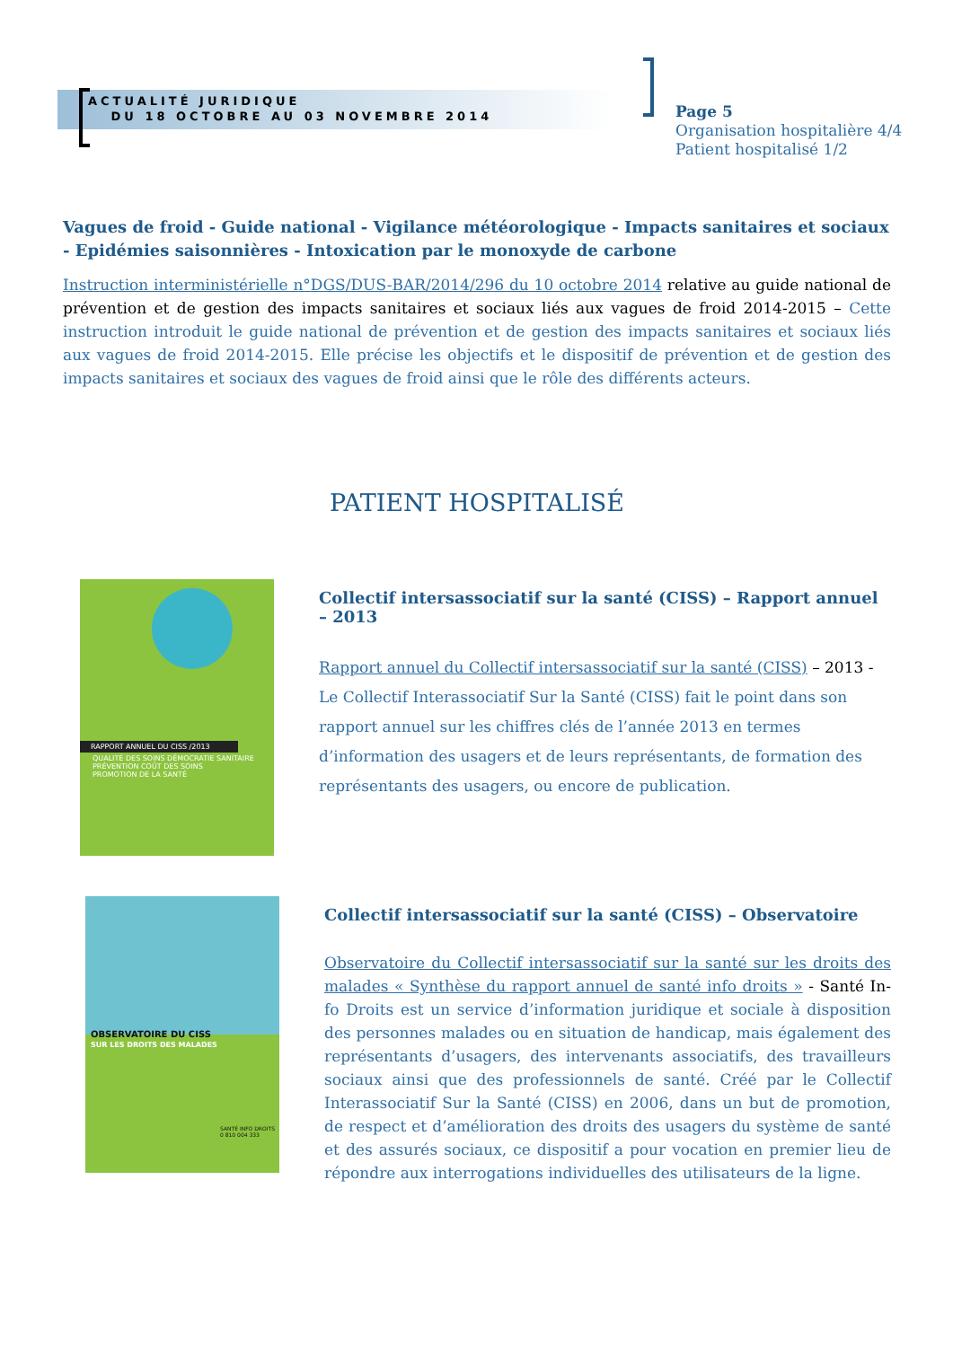ACTUALITÉ JURIDIQUE
DU 18 OCTOBRE AU 03 NOVEMBRE 2014
Page 5
Organisation hospitalière 4/4
Patient hospitalisé 1/2
Vagues de froid - Guide national - Vigilance météorologique - Impacts sanitaires et sociaux - Epidémies saisonnières - Intoxication par le monoxyde de carbone
Instruction interministérielle n°DGS/DUS-BAR/2014/296 du 10 octobre 2014 relative au guide national de prévention et de gestion des impacts sanitaires et sociaux liés aux vagues de froid 2014-2015 – Cette instruction introduit le guide national de prévention et de gestion des impacts sanitaires et sociaux liés aux vagues de froid 2014-2015. Elle précise les objectifs et le dispositif de prévention et de gestion des impacts sanitaires et sociaux des vagues de froid ainsi que le rôle des différents acteurs.
PATIENT HOSPITALISÉ
RAPPORT ANNUEL DU CISS /2013
QUALITÉ DES SOINS DÉMOCRATIE SANITAIRE
PRÉVENTION COÛT DES SOINS
PROMOTION DE LA SANTÉ
Collectif intersassociatif sur la santé (CISS) – Rapport annuel – 2013
Rapport annuel du Collectif intersassociatif sur la santé (CISS) – 2013 - Le Collectif Interassociatif Sur la Santé (CISS) fait le point dans son rapport annuel sur les chiffres clés de l’année 2013 en termes d’information des usagers et de leurs représentants, de formation des représentants des usagers, ou encore de publication.
OBSERVATOIRE DU CISS
SUR LES DROITS DES MALADES
SANTÉ INFO DROITS
0 810 004 333
Collectif intersassociatif sur la santé (CISS) – Observatoire
Observatoire du Collectif intersassociatif sur la santé sur les droits des malades « Synthèse du rapport annuel de santé info droits » - Santé In-fo Droits est un service d’information juridique et sociale à disposition des personnes malades ou en situation de handicap, mais également des représentants d’usagers, des intervenants associatifs, des travailleurs sociaux ainsi que des professionnels de santé. Créé par le Collectif Interassociatif Sur la Santé (CISS) en 2006, dans un but de promotion, de respect et d’amélioration des droits des usagers du système de santé et des assurés sociaux, ce dispositif a pour vocation en premier lieu de répondre aux interrogations individuelles des utilisateurs de la ligne.